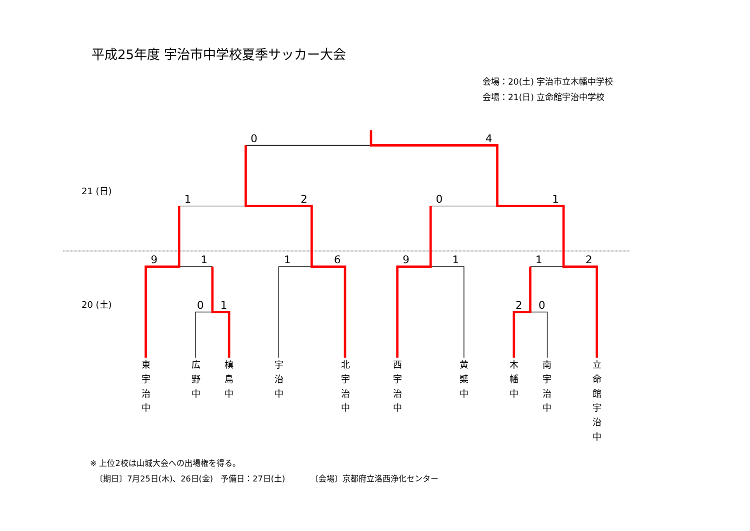平成25年度 宇治市中学校夏季サッカー大会
会場：20(土) 宇治市立木幡中学校
会場：21(日) 立命館宇治中学校
0
4
1
2
0
1
9
1
1
6
9
1
1
2
0
1
2
0
21 (日)
20 (土)
東 宇 治 中
広 野 中
槙 島 中
宇 治 中
北 宇 治 中
西 宇 治 中
黄 檗 中
木 幡 中
南 宇 治 中
立 命 館 宇 治 中
※ 上位2校は山城大会への出場権を得る。
〔期日〕7月25日(木)、26日(金) 予備日：27日(土) 〔会場〕京都府立洛西浄化センター